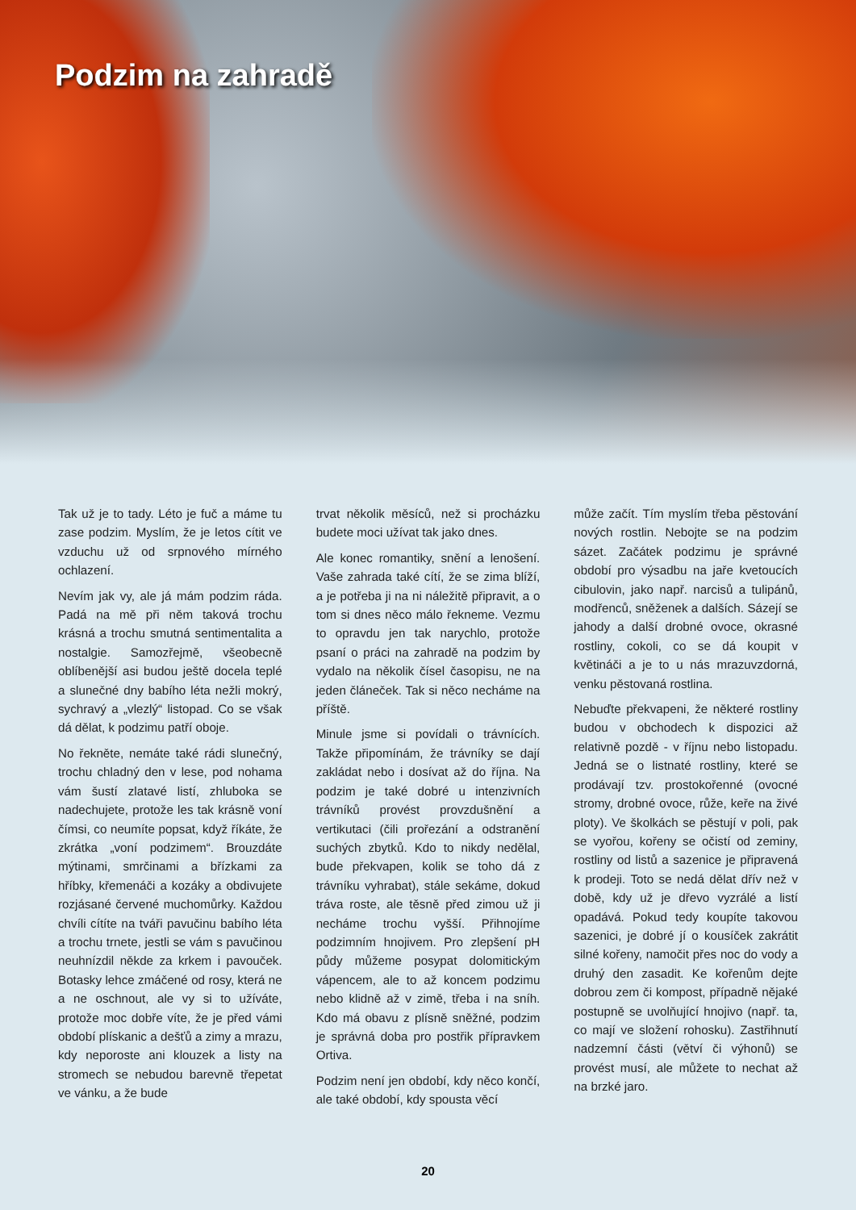Podzim na zahradě
Tak už je to tady. Léto je fuč a máme tu zase podzim. Myslím, že je letos cítit ve vzduchu už od srpnového mírného ochlazení.
Nevím jak vy, ale já mám podzim ráda. Padá na mě při něm taková trochu krásná a trochu smutná sentimentalita a nostalgie. Samozřejmě, všeobecně oblíbenější asi budou ještě docela teplé a slunečné dny babího léta nežli mokrý, sychravý a „vlezlý“ listopad. Co se však dá dělat, k podzimu patří oboje.
No řekněte, nemáte také rádi slunečný, trochu chladný den v lese, pod nohama vám šustí zlatavé listí, zhluboka se nadechujete, protože les tak krásně voní čímsi, co neumíte popsat, když říkáte, že zkrátka „voní podzimem“. Brouzdáte mýtinami, smrčinami a břízkami za hříbky, křemenáči a kozáky a obdivujete rozjásané červené muchomůrky. Každou chvíli cítíte na tváři pavučinu babího léta a trochu trnete, jestli se vám s pavučinou neuhnízdil někde za krkem i pavouček. Botasky lehce zmáčené od rosy, která ne a ne oschnout, ale vy si to užíváte, protože moc dobře víte, že je před vámi období plískanic a dešťů a zimy a mrazu, kdy neporoste ani klouzek a listy na stromech se nebudou barevně třepetat ve vánku, a že bude
trvat několik měsíců, než si procházku budete moci užívat tak jako dnes.
Ale konec romantiky, snění a lenošení. Vaše zahrada také cítí, že se zima blíží, a je potřeba ji na ni náležitě připravit, a o tom si dnes něco málo řekneme. Vezmu to opravdu jen tak narychlo, protože psaní o práci na zahradě na podzim by vydalo na několik čísel časopisu, ne na jeden článeček. Tak si něco necháme na příště.
Minule jsme si povídali o trávnících. Takže připomínám, že trávníky se dají zakládat nebo i dosívat až do října. Na podzim je také dobré u intenzivních trávníků provést provzdušnění a vertikutaci (čili prořezání a odstranění suchých zbytků. Kdo to nikdy nedělal, bude překvapen, kolik se toho dá z trávníku vyhrabat), stále sekáme, dokud tráva roste, ale těsně před zimou už ji necháme trochu vyšší. Přihnojíme podzimním hnojivem. Pro zlepšení pH půdy můžeme posypat dolomitickým vápencem, ale to až koncem podzimu nebo klidně až v zimě, třeba i na sníh. Kdo má obavu z plísně sněžné, podzim je správná doba pro postřik přípravkem Ortiva.
Podzim není jen období, kdy něco končí, ale také období, kdy spousta věcí
může začít. Tím myslím třeba pěstování nových rostlin. Nebojte se na podzim sázet. Začátek podzimu je správné období pro výsadbu na jaře kvetoucích cibulovin, jako např. narcisů a tulipánů, modřenců, sněženek a dalších. Sázejí se jahody a další drobné ovoce, okrasné rostliny, cokoli, co se dá koupit v květináči a je to u nás mrazuvzdorná, venku pěstovaná rostlina.
Nebuďte překvapeni, že některé rostliny budou v obchodech k dispozici až relativně pozdě - v říjnu nebo listopadu. Jedná se o listnaté rostliny, které se prodávají tzv. prostokořenné (ovocné stromy, drobné ovoce, růže, keře na živé ploty). Ve školkách se pěstují v poli, pak se vyořou, kořeny se očistí od zeminy, rostliny od listů a sazenice je připravená k prodeji. Toto se nedá dělat dřív než v době, kdy už je dřevo vyzrálé a listí opadává. Pokud tedy koupíte takovou sazenici, je dobré jí o kousíček zakrátit silné kořeny, namočit přes noc do vody a druhý den zasadit. Ke kořenům dejte dobrou zem či kompost, případně nějaké postupně se uvolňující hnojivo (např. ta, co mají ve složení rohosku). Zastřihnutí nadzemní části (větví či výhonů) se provést musí, ale můžete to nechat až na brzké jaro.
20